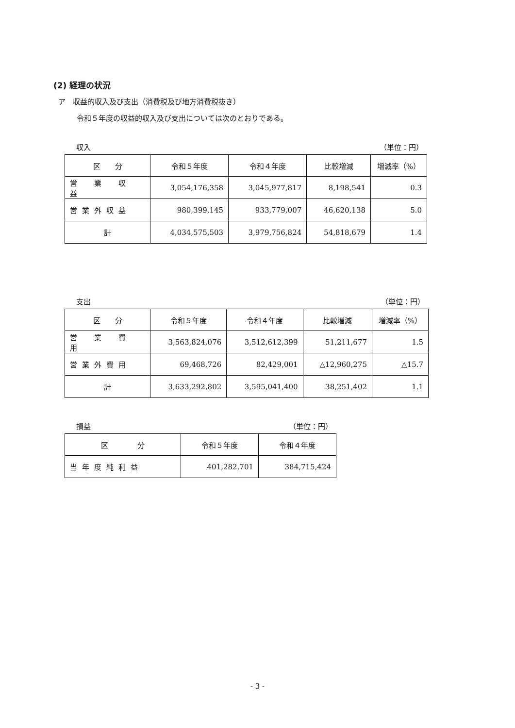(2) 経理の状況
ア　収益的収入及び支出（消費税及び地方消費税抜き）
令和５年度の収益的収入及び支出については次のとおりである。
収入 （単位：円）
| 区 分 | 令和５年度 | 令和４年度 | 比較増減 | 増減率（%） |
| --- | --- | --- | --- | --- |
| 営 業 収 益 | 3,054,176,358 | 3,045,977,817 | 8,198,541 | 0.3 |
| 営業外収益 | 980,399,145 | 933,779,007 | 46,620,138 | 5.0 |
| 計 | 4,034,575,503 | 3,979,756,824 | 54,818,679 | 1.4 |
支出 （単位：円）
| 区 分 | 令和５年度 | 令和４年度 | 比較増減 | 増減率（%） |
| --- | --- | --- | --- | --- |
| 営 業 費 用 | 3,563,824,076 | 3,512,612,399 | 51,211,677 | 1.5 |
| 営業外費用 | 69,468,726 | 82,429,001 | △12,960,275 | △15.7 |
| 計 | 3,633,292,802 | 3,595,041,400 | 38,251,402 | 1.1 |
損益 （単位：円）
| 区 分 | 令和５年度 | 令和４年度 |
| --- | --- | --- |
| 当年度純利益 | 401,282,701 | 384,715,424 |
- 3 -